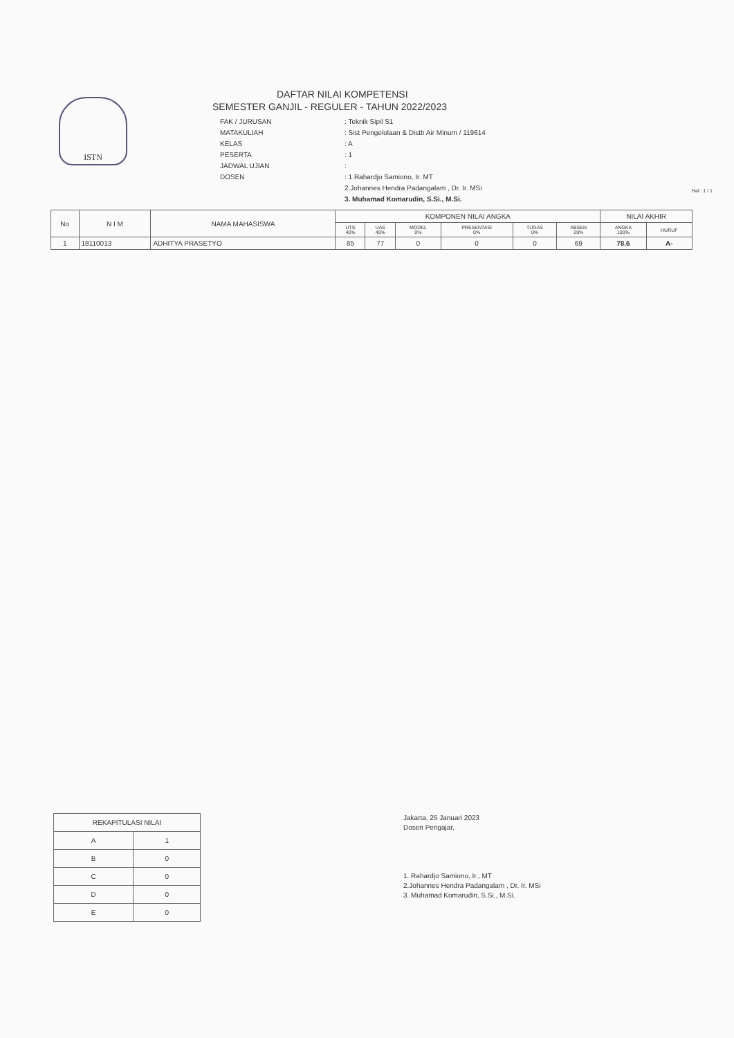ISTN
DAFTAR NILAI KOMPETENSI
SEMESTER GANJIL - REGULER - TAHUN 2022/2023
FAK / JURUSAN
: Teknik Sipil S1
MATAKULIAH
: Sist Pengelolaan & Distb Air Minum / 119614
KELAS
: A
PESERTA
: 1
JADWAL UJIAN
:
DOSEN
: 1.Rahardjo Samiono, Ir. MT
2.Johannes Hendra Padangalam , Dr. Ir. MSi
3. Muhamad Komarudin, S.Si., M.Si.
Hal : 1 / 1
| No | N I M | NAMA MAHASISWA | KOMPONEN NILAI ANGKA | | | | | | NILAI AKHIR | |
| --- | --- | --- | --- | --- | --- | --- | --- | --- | --- | --- |
| | | | UTS 40% | UAS 40% | MODEL 0% | PRESENTASI 0% | TUGAS 0% | ABSEN 20% | ANGKA 100% | HURUF |
| 1 | 18110013 | ADHITYA PRASETYO | 85 | 77 | 0 | 0 | 0 | 69 | 78.6 | A- |
| REKAPITULASI NILAI | |
| A | 1 |
| B | 0 |
| C | 0 |
| D | 0 |
| E | 0 |
Jakarta, 25 Januari 2023
Dosen Pengajar,
1. Rahardjo Samiono, Ir., MT
2.Johannes Hendra Padangalam , Dr. Ir. MSi
3. Muhamad Komarudin, S.Si., M.Si.